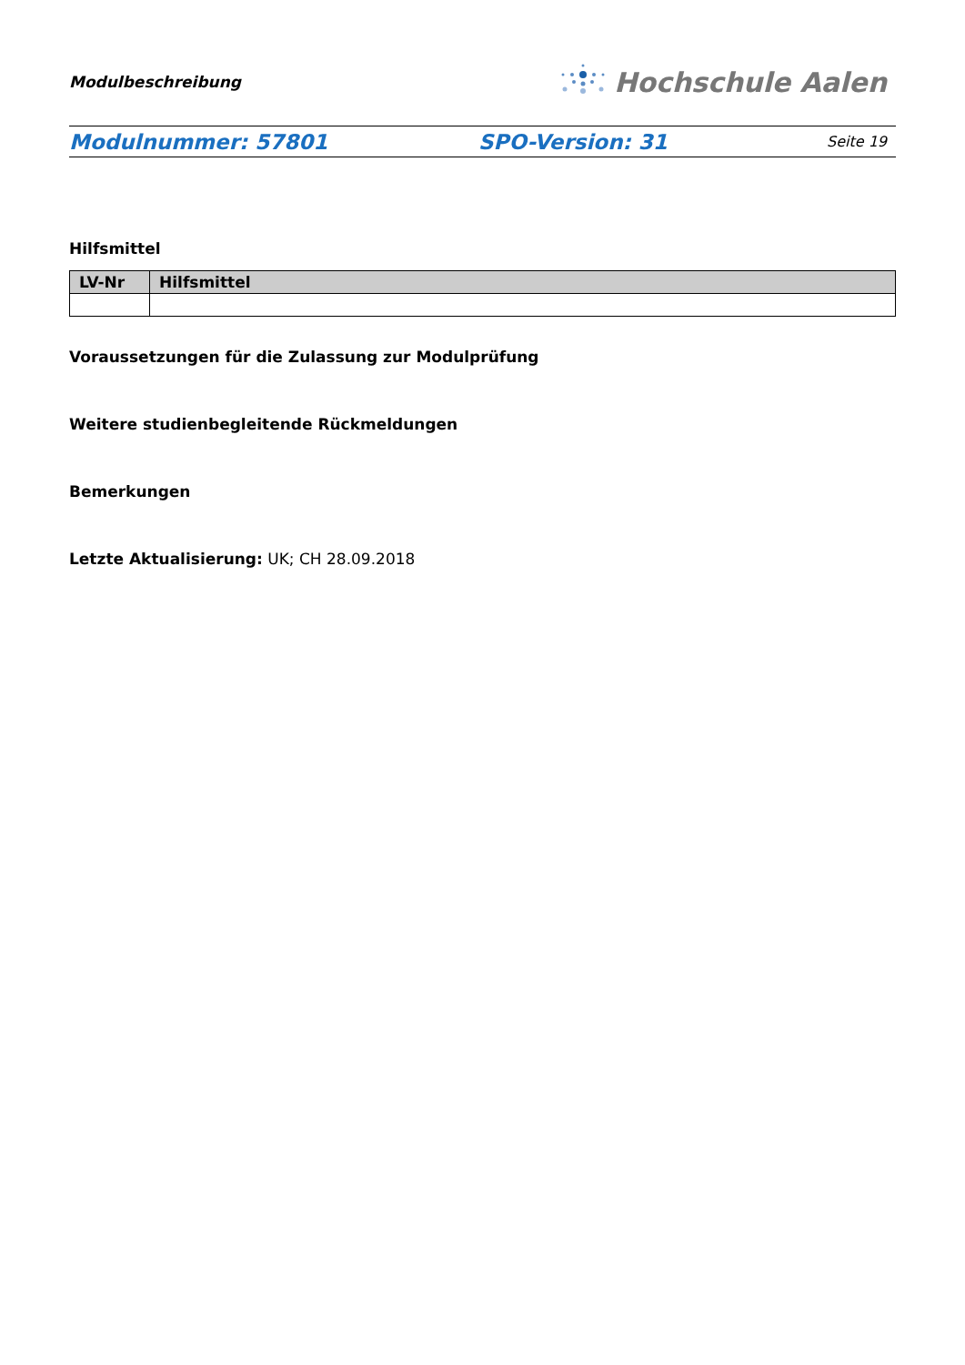Modulbeschreibung
Hochschule Aalen
Modulnummer: 57801 SPO-Version: 31
Seite 19
Hilfsmittel
| LV-Nr | Hilfsmittel |
| --- | --- |
Voraussetzungen für die Zulassung zur Modulprüfung
Weitere studienbegleitende Rückmeldungen
Bemerkungen
Letzte Aktualisierung: UK; CH 28.09.2018